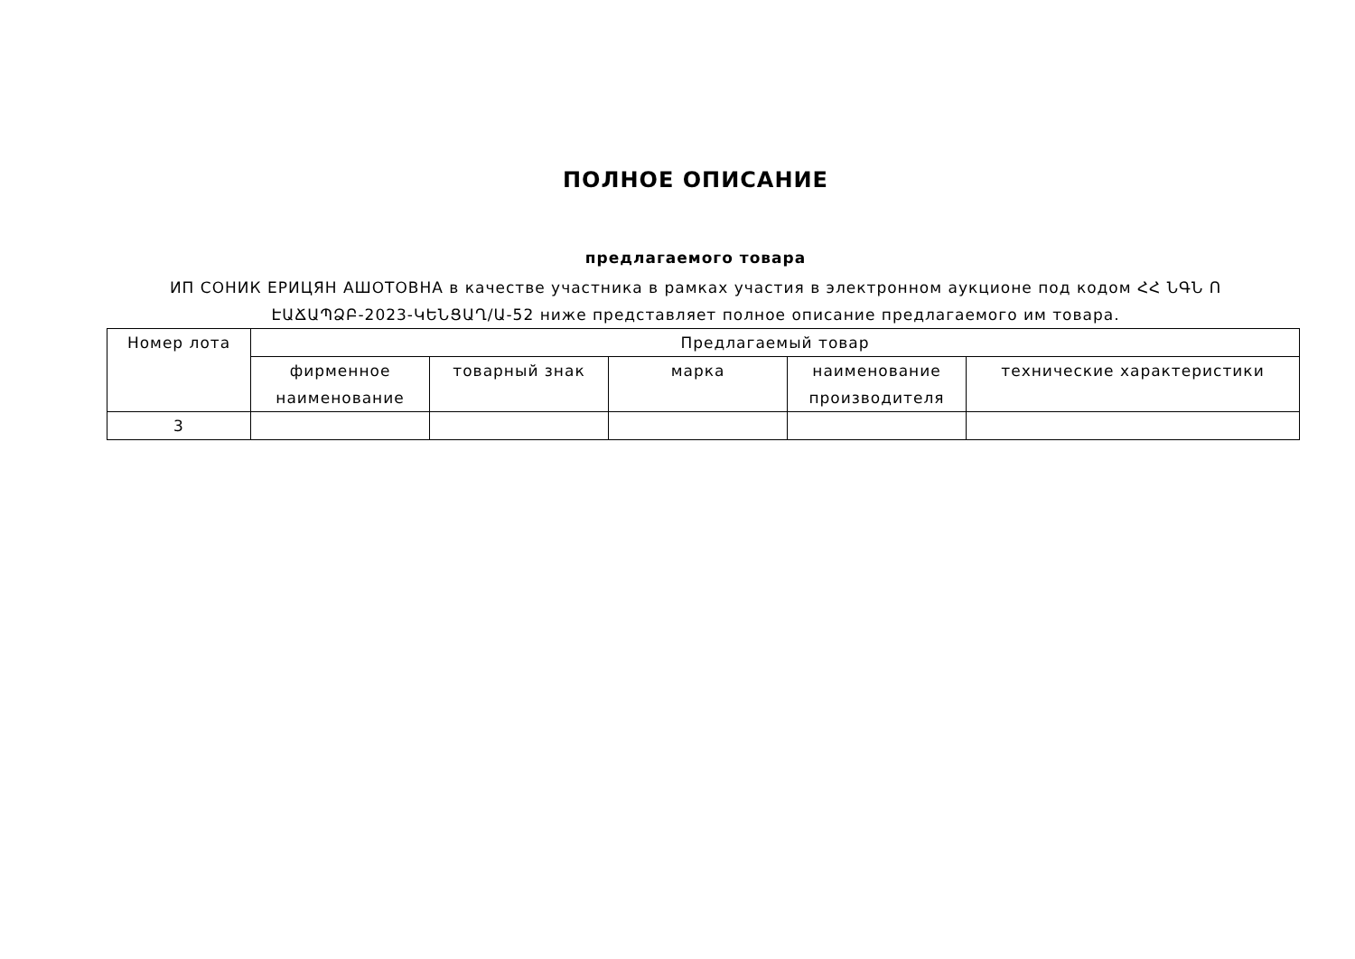ПОЛНОЕ ОПИСАНИЕ
предлагаемого товара
ИП СОНИК ЕРИЦЯН АШОТОВНА в качестве участника в рамках участия в электронном аукционе под кодом ՀՀ ՆԳՆ Ո ԷԱՃԱՊՁԲ-2023-ԿԵՆՑԱՂ/Ա-52 ниже представляет полное описание предлагаемого им товара.
| Номер лота | Предлагаемый товар | | | | |
| --- | --- | --- | --- | --- | --- |
| | фирменное наименование | товарный знак | марка | наименование производителя | технические характеристики |
| 3 | | | | | |